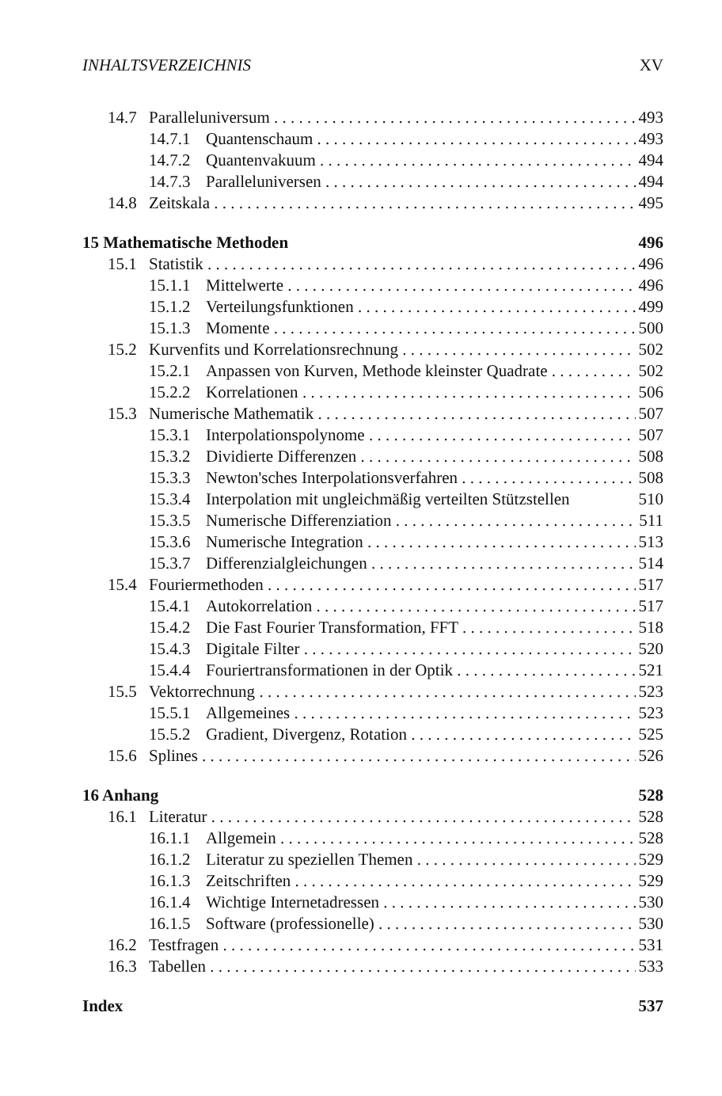INHALTSVERZEICHNIS XV
14.7 Paralleluniversum 493
14.7.1 Quantenschaum 493
14.7.2 Quantenvakuum 494
14.7.3 Paralleluniversen 494
14.8 Zeitskala 495
15 Mathematische Methoden 496
15.1 Statistik 496
15.1.1 Mittelwerte 496
15.1.2 Verteilungsfunktionen 499
15.1.3 Momente 500
15.2 Kurvenfits und Korrelationsrechnung 502
15.2.1 Anpassen von Kurven, Methode kleinster Quadrate 502
15.2.2 Korrelationen 506
15.3 Numerische Mathematik 507
15.3.1 Interpolationspolynome 507
15.3.2 Dividierte Differenzen 508
15.3.3 Newton'sches Interpolationsverfahren 508
15.3.4 Interpolation mit ungleichmäßig verteilten Stützstellen 510
15.3.5 Numerische Differenziation 511
15.3.6 Numerische Integration 513
15.3.7 Differenzialgleichungen 514
15.4 Fouriermethoden 517
15.4.1 Autokorrelation 517
15.4.2 Die Fast Fourier Transformation, FFT 518
15.4.3 Digitale Filter 520
15.4.4 Fouriertransformationen in der Optik 521
15.5 Vektorrechnung 523
15.5.1 Allgemeines 523
15.5.2 Gradient, Divergenz, Rotation 525
15.6 Splines 526
16 Anhang 528
16.1 Literatur 528
16.1.1 Allgemein 528
16.1.2 Literatur zu speziellen Themen 529
16.1.3 Zeitschriften 529
16.1.4 Wichtige Internetadressen 530
16.1.5 Software (professionelle) 530
16.2 Testfragen 531
16.3 Tabellen 533
Index 537